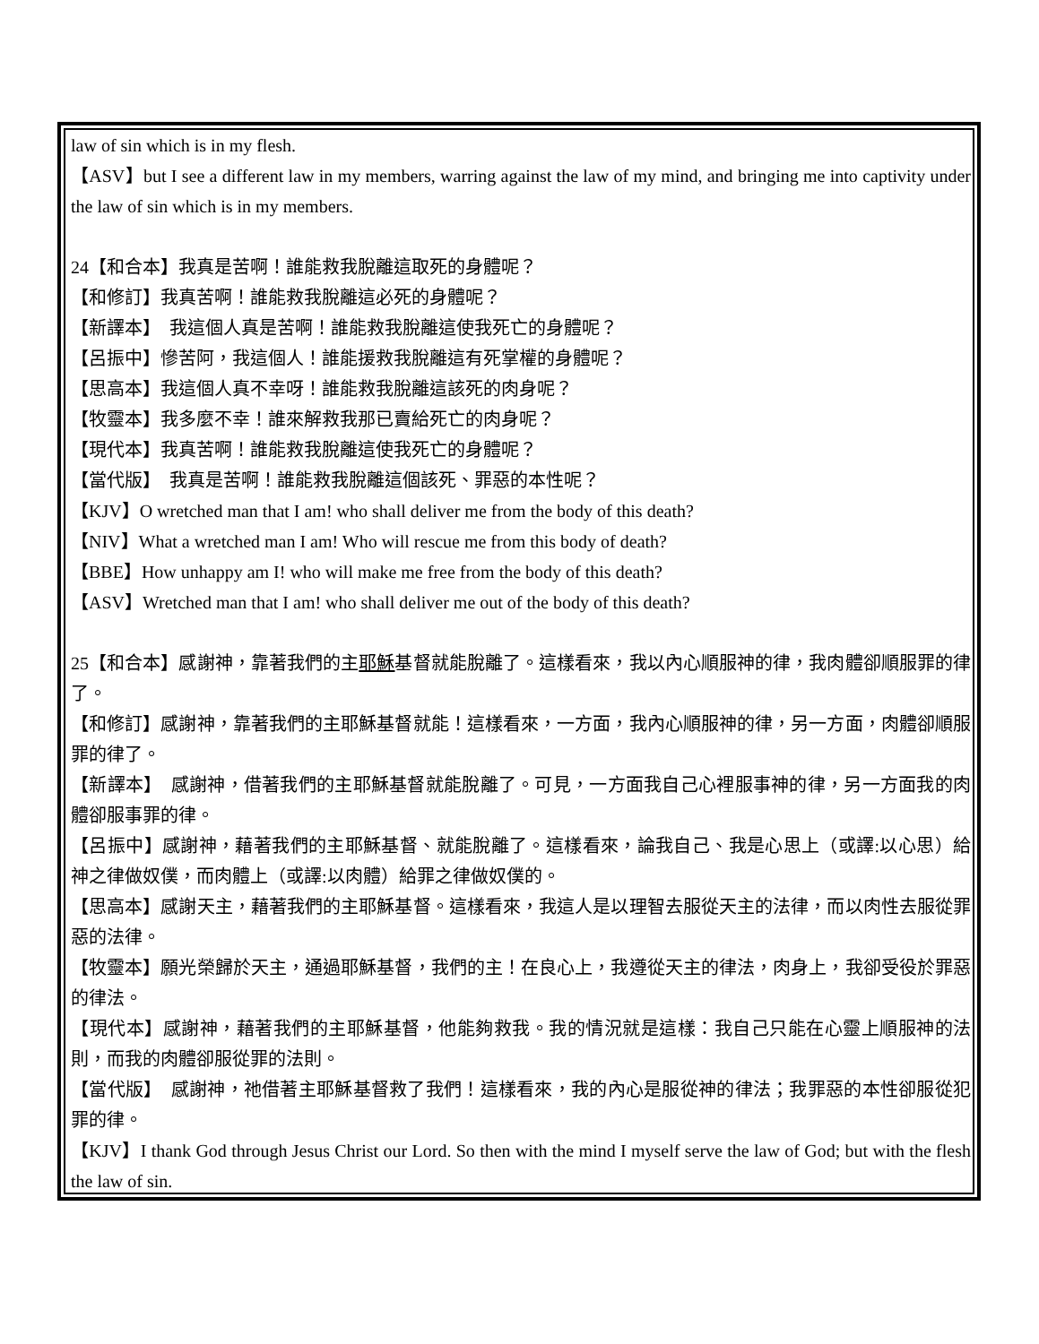law of sin which is in my flesh.
【ASV】but I see a different law in my members, warring against the law of my mind, and bringing me into captivity under the law of sin which is in my members.
24【和合本】我真是苦啊！誰能救我脫離這取死的身體呢？
【和修訂】我真苦啊！誰能救我脫離這必死的身體呢？
【新譯本】　我這個人真是苦啊！誰能救我脫離這使我死亡的身體呢？
【呂振中】慘苦阿，我這個人！誰能援救我脫離這有死掌權的身體呢？
【思高本】我這個人真不幸呀！誰能救我脫離這該死的肉身呢？
【牧靈本】我多麼不幸！誰來解救我那已賣給死亡的肉身呢？
【現代本】我真苦啊！誰能救我脫離這使我死亡的身體呢？
【當代版】　我真是苦啊！誰能救我脫離這個該死、罪惡的本性呢？
【KJV】O wretched man that I am! who shall deliver me from the body of this death?
【NIV】What a wretched man I am! Who will rescue me from this body of death?
【BBE】How unhappy am I! who will make me free from the body of this death?
【ASV】Wretched man that I am! who shall deliver me out of the body of this death?
25【和合本】感謝神，靠著我們的主耶穌基督就能脫離了。這樣看來，我以內心順服神的律，我肉體卻順服罪的律了。
【和修訂】感謝神，靠著我們的主耶穌基督就能！這樣看來，一方面，我內心順服神的律，另一方面，肉體卻順服罪的律了。
【新譯本】　感謝神，借著我們的主耶穌基督就能脫離了。可見，一方面我自己心裡服事神的律，另一方面我的肉體卻服事罪的律。
【呂振中】感謝神，藉著我們的主耶穌基督、就能脫離了。這樣看來，論我自己、我是心思上（或譯:以心思）給神之律做奴僕，而肉體上（或譯:以肉體）給罪之律做奴僕的。
【思高本】感謝天主，藉著我們的主耶穌基督。這樣看來，我這人是以理智去服從天主的法律，而以肉性去服從罪惡的法律。
【牧靈本】願光榮歸於天主，通過耶穌基督，我們的主！在良心上，我遵從天主的律法，肉身上，我卻受役於罪惡的律法。
【現代本】感謝神，藉著我們的主耶穌基督，他能夠救我。我的情況就是這樣：我自己只能在心靈上順服神的法則，而我的肉體卻服從罪的法則。
【當代版】　感謝神，祂借著主耶穌基督救了我們！這樣看來，我的內心是服從神的律法；我罪惡的本性卻服從犯罪的律。
【KJV】I thank God through Jesus Christ our Lord. So then with the mind I myself serve the law of God; but with the flesh the law of sin.